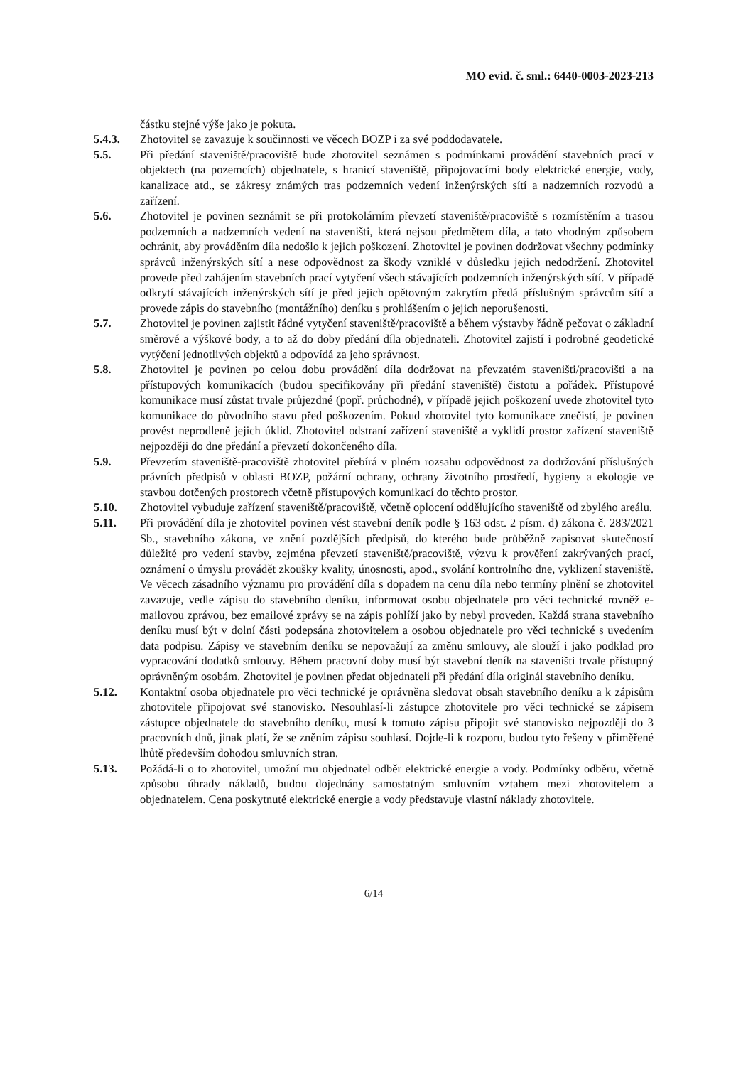MO evid. č. sml.: 6440-0003-2023-213
částku stejné výše jako je pokuta.
5.4.3. Zhotovitel se zavazuje k součinnosti ve věcech BOZP i za své poddodavatele.
5.5. Při předání staveniště/pracoviště bude zhotovitel seznámen s podmínkami provádění stavebních prací v objektech (na pozemcích) objednatele, s hranicí staveniště, připojovacími body elektrické energie, vody, kanalizace atd., se zákresy známých tras podzemních vedení inženýrských sítí a nadzemních rozvodů a zařízení.
5.6. Zhotovitel je povinen seznámit se při protokolárním převzetí staveniště/pracoviště s rozmístěním a trasou podzemních a nadzemních vedení na staveništi, která nejsou předmětem díla, a tato vhodným způsobem ochránit, aby prováděním díla nedošlo k jejich poškození. Zhotovitel je povinen dodržovat všechny podmínky správců inženýrských sítí a nese odpovědnost za škody vzniklé v důsledku jejich nedodržení. Zhotovitel provede před zahájením stavebních prací vytyčení všech stávajících podzemních inženýrských sítí. V případě odkrytí stávajících inženýrských sítí je před jejich opětovným zakrytím předá příslušným správcům sítí a provede zápis do stavebního (montážního) deníku s prohlášením o jejich neporušenosti.
5.7. Zhotovitel je povinen zajistit řádné vytyčení staveniště/pracoviště a během výstavby řádně pečovat o základní směrové a výškové body, a to až do doby předání díla objednateli. Zhotovitel zajistí i podrobné geodetické vytýčení jednotlivých objektů a odpovídá za jeho správnost.
5.8. Zhotovitel je povinen po celou dobu provádění díla dodržovat na převzatém staveništi/pracovišti a na přístupových komunikacích (budou specifikovány při předání staveniště) čistotu a pořádek. Přístupové komunikace musí zůstat trvale průjezdné (popř. průchodné), v případě jejich poškození uvede zhotovitel tyto komunikace do původního stavu před poškozením. Pokud zhotovitel tyto komunikace znečistí, je povinen provést neprodleně jejich úklid. Zhotovitel odstraní zařízení staveniště a vyklidí prostor zařízení staveniště nejpozději do dne předání a převzetí dokončeného díla.
5.9. Převzetím staveniště-pracoviště zhotovitel přebírá v plném rozsahu odpovědnost za dodržování příslušných právních předpisů v oblasti BOZP, požární ochrany, ochrany životního prostředí, hygieny a ekologie ve stavbou dotčených prostorech včetně přístupových komunikací do těchto prostor.
5.10. Zhotovitel vybuduje zařízení staveniště/pracoviště, včetně oplocení oddělujícího staveniště od zbylého areálu.
5.11. Při provádění díla je zhotovitel povinen vést stavební deník podle § 163 odst. 2 písm. d) zákona č. 283/2021 Sb., stavebního zákona, ve znění pozdějších předpisů, do kterého bude průběžně zapisovat skutečností důležité pro vedení stavby, zejména převzetí staveniště/pracoviště, výzvu k prověření zakrývaných prací, oznámení o úmyslu provádět zkoušky kvality, únosnosti, apod., svolání kontrolního dne, vyklizení staveniště. Ve věcech zásadního významu pro provádění díla s dopadem na cenu díla nebo termíny plnění se zhotovitel zavazuje, vedle zápisu do stavebního deníku, informovat osobu objednatele pro věci technické rovněž e-mailovou zprávou, bez emailové zprávy se na zápis pohlíží jako by nebyl proveden. Každá strana stavebního deníku musí být v dolní části podepsána zhotovitelem a osobou objednatele pro věci technické s uvedením data podpisu. Zápisy ve stavebním deníku se nepovažují za změnu smlouvy, ale slouží i jako podklad pro vypracování dodatků smlouvy. Během pracovní doby musí být stavební deník na staveništi trvale přístupný oprávněným osobám. Zhotovitel je povinen předat objednateli při předání díla originál stavebního deníku.
5.12. Kontaktní osoba objednatele pro věci technické je oprávněna sledovat obsah stavebního deníku a k zápisům zhotovitele připojovat své stanovisko. Nesouhlasí-li zástupce zhotovitele pro věci technické se zápisem zástupce objednatele do stavebního deníku, musí k tomuto zápisu připojit své stanovisko nejpozději do 3 pracovních dnů, jinak platí, že se zněním zápisu souhlasí. Dojde-li k rozporu, budou tyto řešeny v přiměřené lhůtě především dohodou smluvních stran.
5.13. Požádá-li o to zhotovitel, umožní mu objednatel odběr elektrické energie a vody. Podmínky odběru, včetně způsobu úhrady nákladů, budou dojednány samostatným smluvním vztahem mezi zhotovitelem a objednatelem. Cena poskytnuté elektrické energie a vody představuje vlastní náklady zhotovitele.
6/14